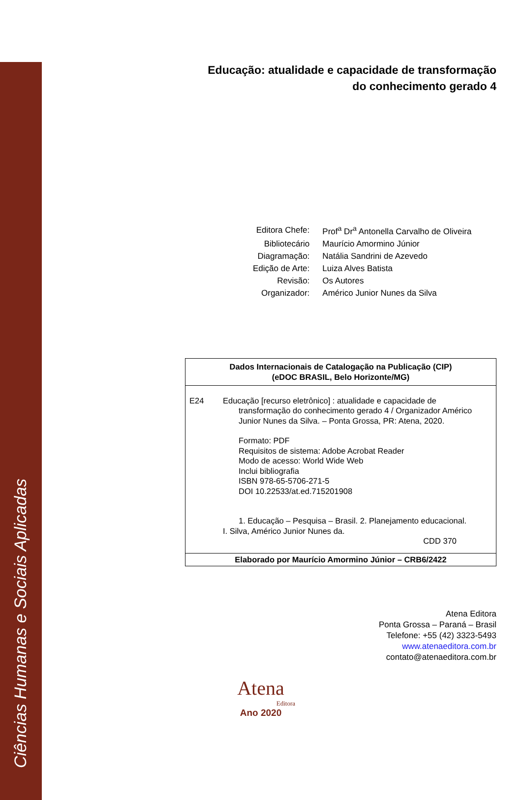Ciências Humanas e Sociais Aplicadas
Educação: atualidade e capacidade de transformação
do conhecimento gerado 4
| Editora Chefe: | Prof<sup>a</sup> Dr<sup>a</sup> Antonella Carvalho de Oliveira |
| Bibliotecário | Maurício Amormino Júnior |
| Diagramação: | Natália Sandrini de Azevedo |
| Edição de Arte: | Luiza Alves Batista |
| Revisão: | Os Autores |
| Organizador: | Américo Junior Nunes da Silva |
Dados Internacionais de Catalogação na Publicação (CIP)
(eDOC BRASIL, Belo Horizonte/MG)
E24 Educação [recurso eletrônico] : atualidade e capacidade de
transformação do conhecimento gerado 4 / Organizador Américo
Junior Nunes da Silva. – Ponta Grossa, PR: Atena, 2020.
Formato: PDF
Requisitos de sistema: Adobe Acrobat Reader
Modo de acesso: World Wide Web
Inclui bibliografia
ISBN 978-65-5706-271-5
DOI 10.22533/at.ed.715201908
1. Educação – Pesquisa – Brasil. 2. Planejamento educacional.
I. Silva, Américo Junior Nunes da.
CDD 370
Elaborado por Maurício Amormino Júnior – CRB6/2422
Atena Editora
Ponta Grossa – Paraná – Brasil
Telefone: +55 (42) 3323-5493
www.atenaeditora.com.br
contato@atenaeditora.com.br
Atena
Editora
Ano 2020